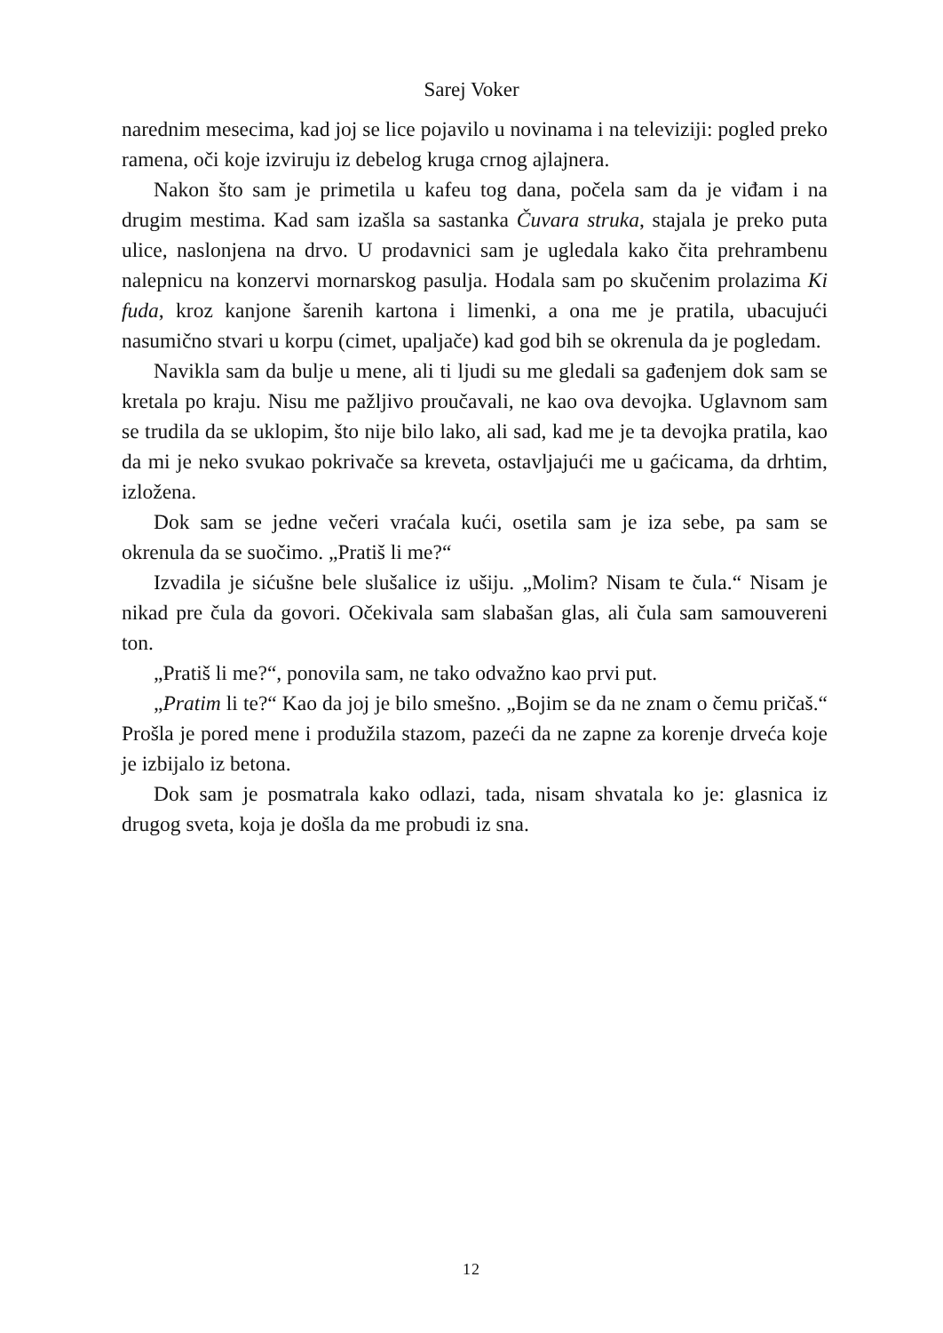Sarej Voker
narednim mesecima, kad joj se lice pojavilo u novinama i na televiziji: pogled preko ramena, oči koje izviruju iz debelog kruga crnog ajlajnera.
Nakon što sam je primetila u kafeu tog dana, počela sam da je viđam i na drugim mestima. Kad sam izašla sa sastanka Čuvara struka, stajala je preko puta ulice, naslonjena na drvo. U prodavnici sam je ugledala kako čita prehrambenu nalepnicu na konzervi mornarskog pasulja. Hodala sam po skučenim prolazima Ki fuda, kroz kanjone šarenih kartona i limenki, a ona me je pratila, ubacujući nasumično stvari u korpu (cimet, upaljače) kad god bih se okrenula da je pogledam.
Navikla sam da bulje u mene, ali ti ljudi su me gledali sa gađenjem dok sam se kretala po kraju. Nisu me pažljivo proučavali, ne kao ova devojka. Uglavnom sam se trudila da se uklopim, što nije bilo lako, ali sad, kad me je ta devojka pratila, kao da mi je neko svukao pokrivače sa kreveta, ostavljajući me u gaćicama, da drhtim, izložena.
Dok sam se jedne večeri vraćala kući, osetila sam je iza sebe, pa sam se okrenula da se suočimo. „Pratiš li me?“
Izvadila je sićušne bele slušalice iz ušiju. „Molim? Nisam te čula.“ Nisam je nikad pre čula da govori. Očekivala sam slabašan glas, ali čula sam samouvereni ton.
„Pratiš li me?“, ponovila sam, ne tako odvažno kao prvi put.
„Pratim li te?“ Kao da joj je bilo smešno. „Bojim se da ne znam o čemu pričaš.“ Prošla je pored mene i produžila stazom, pazeći da ne zapne za korenje drveća koje je izbijalo iz betona.
Dok sam je posmatrala kako odlazi, tada, nisam shvatala ko je: glasnica iz drugog sveta, koja je došla da me probudi iz sna.
12